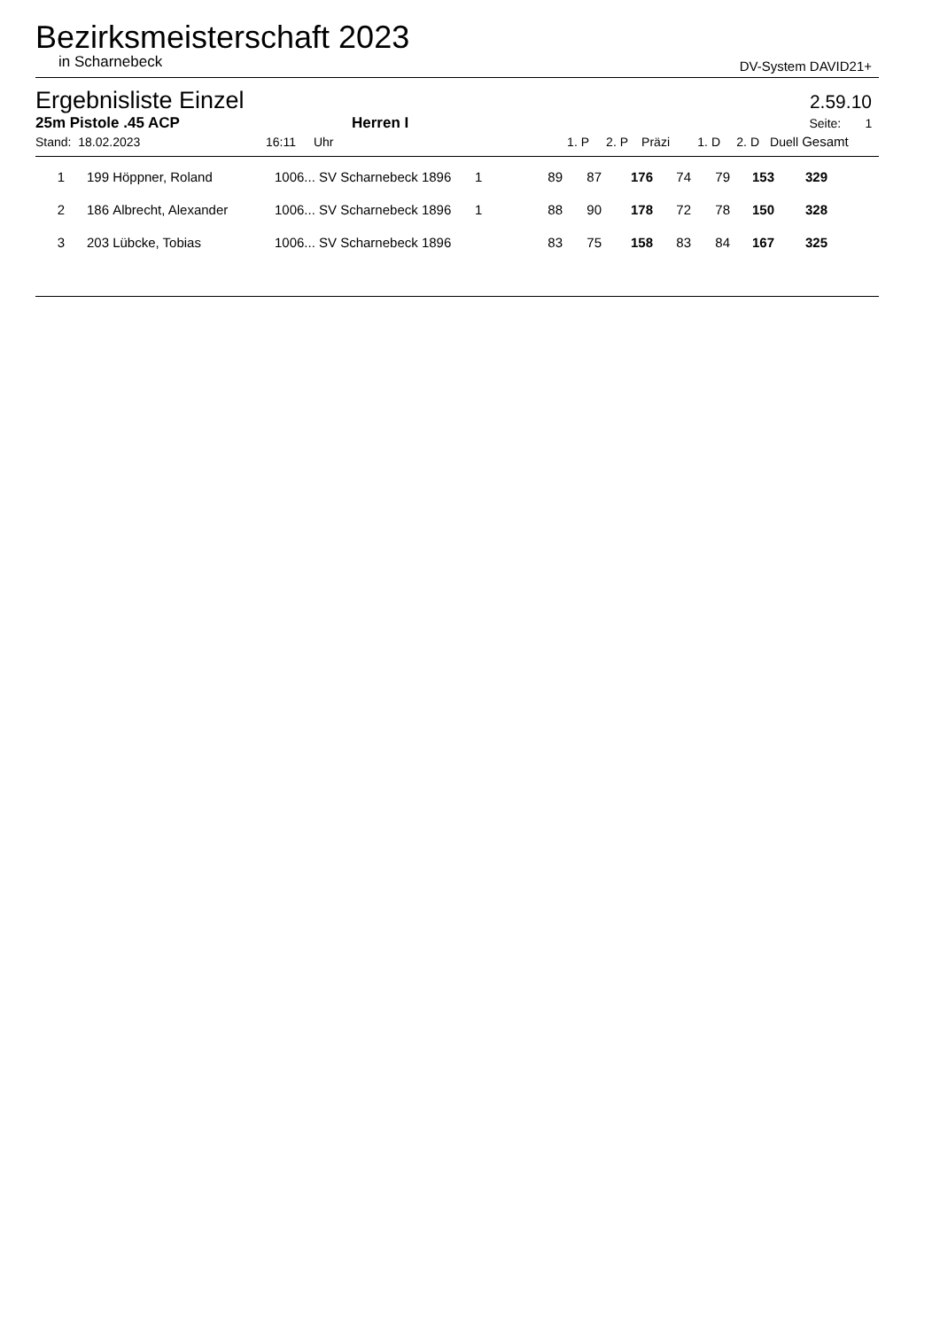Bezirksmeisterschaft 2023
in Scharnebeck DV-System DAVID21+
Ergebnisliste Einzel
2.59.10
25m Pistole .45 ACP Herren I Seite: 1
| Stand: 18.02.2023 | 16:11 | Uhr | 1. P | 2. P | Präzi | 1. D | 2. D | Duell | Gesamt |
| 1 | 199 | Höppner, Roland | 1006... | SV Scharnebeck 1896 | 1 | 89 | 87 | 176 | 74 | 79 | 153 | 329 | |
| 2 | 186 | Albrecht, Alexander | 1006... | SV Scharnebeck 1896 | 1 | 88 | 90 | 178 | 72 | 78 | 150 | 328 | |
| 3 | 203 | Lübcke, Tobias | 1006... | SV Scharnebeck 1896 | | 83 | 75 | 158 | 83 | 84 | 167 | 325 | |